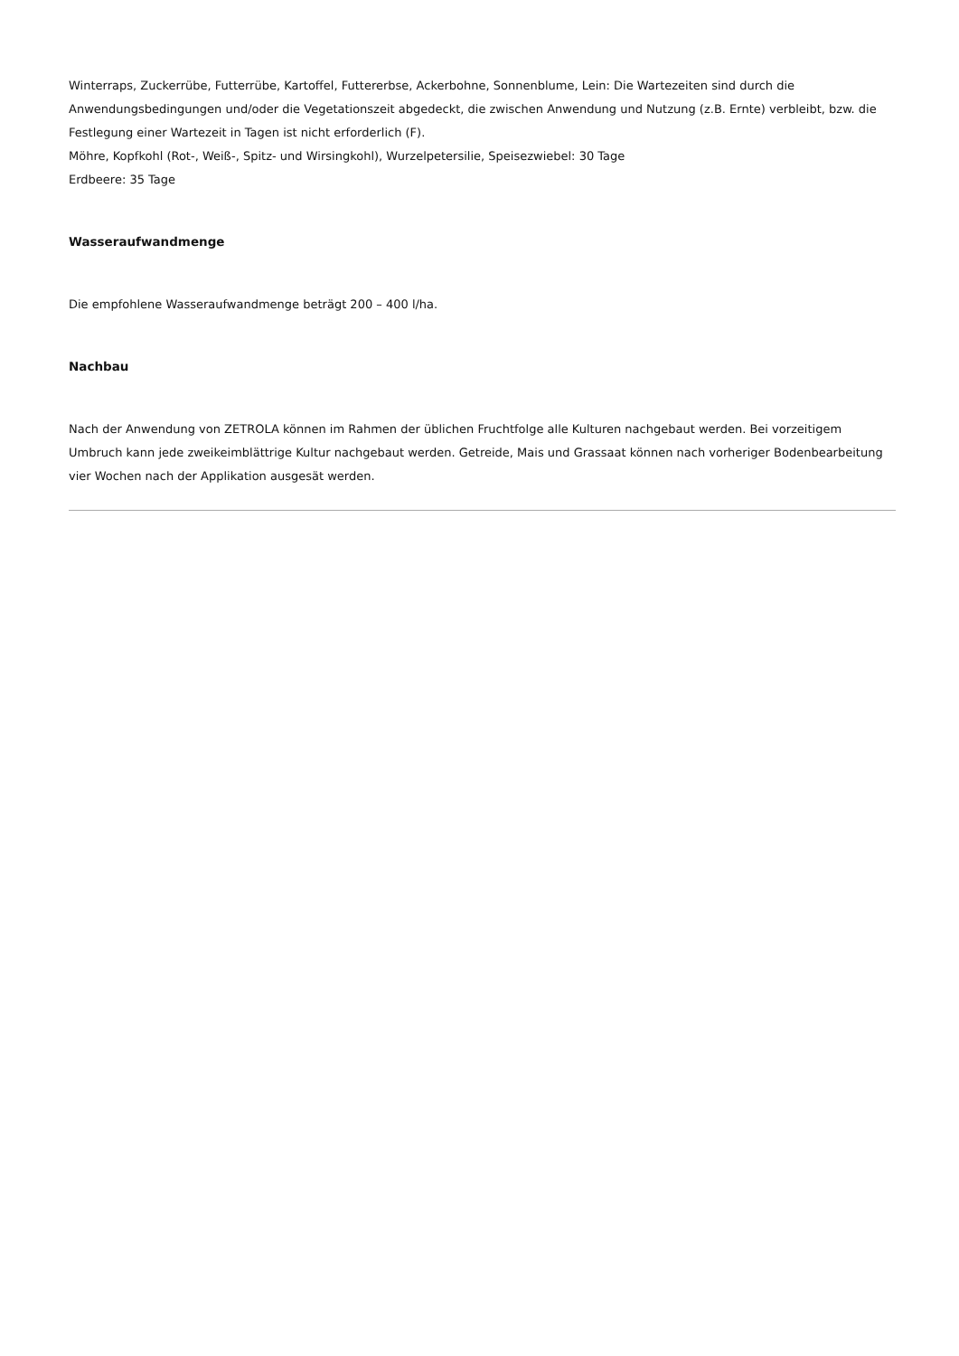Winterraps, Zuckerrübe, Futterrübe, Kartoffel, Futtererbse, Ackerbohne, Sonnenblume, Lein: Die Wartezeiten sind durch die Anwendungsbedingungen und/oder die Vegetationszeit abgedeckt, die zwischen Anwendung und Nutzung (z.B. Ernte) verbleibt, bzw. die Festlegung einer Wartezeit in Tagen ist nicht erforderlich (F).
Möhre, Kopfkohl (Rot-, Weiß-, Spitz- und Wirsingkohl), Wurzelpetersilie, Speisezwiebel: 30 Tage
Erdbeere: 35 Tage
Wasseraufwandmenge
Die empfohlene Wasseraufwandmenge beträgt 200 – 400 l/ha.
Nachbau
Nach der Anwendung von ZETROLA können im Rahmen der üblichen Fruchtfolge alle Kulturen nachgebaut werden. Bei vorzeitigem Umbruch kann jede zweikeimblättrige Kultur nachgebaut werden. Getreide, Mais und Grassaat können nach vorheriger Bodenbearbeitung vier Wochen nach der Applikation ausgesät werden.